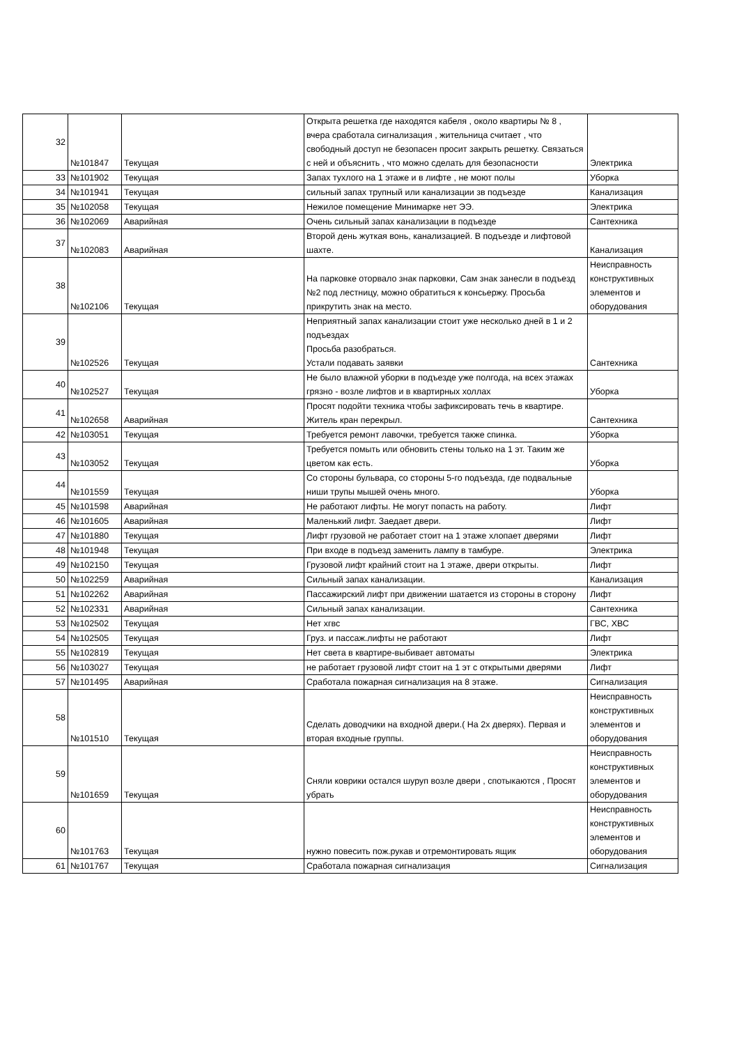| 32 | №101847 | Текущая | Открыта решетка где находятся кабеля , около квартиры № 8 , вчера сработала сигнализация , жительница считает , что свободный доступ не безопасен просит закрыть решетку. Связаться с ней и объяснить , что можно сделать для безопасности | Электрика |
| 33 | №101902 | Текущая | Запах тухлого на 1 этаже и в лифте , не моют полы | Уборка |
| 34 | №101941 | Текущая | сильный запах трупный или канализации зв подъезде | Канализация |
| 35 | №102058 | Текущая | Нежилое помещение Минимарке нет ЭЭ. | Электрика |
| 36 | №102069 | Аварийная | Очень сильный запах канализации в подъезде | Сантехника |
| 37 | №102083 | Аварийная | Второй день жуткая вонь, канализацией. В подъезде и лифтовой шахте. | Канализация |
| 38 | №102106 | Текущая | На парковке оторвало знак парковки, Сам знак занесли в подъезд №2 под лестницу, можно обратиться к консьержу. Просьба прикрутить знак на место. | Неисправность конструктивных элементов и оборудования |
| 39 | №102526 | Текущая | Неприятный запах канализации стоит уже несколько дней в 1 и 2 подъездах Просьба разобраться. Устали подавать заявки | Сантехника |
| 40 | №102527 | Текущая | Не было влажной уборки в подъезде уже полгода, на всех этажах грязно - возле лифтов и в квартирных холлах | Уборка |
| 41 | №102658 | Аварийная | Просят подойти техника чтобы зафиксировать течь в квартире. Житель кран перекрыл. | Сантехника |
| 42 | №103051 | Текущая | Требуется ремонт лавочки, требуется также спинка. | Уборка |
| 43 | №103052 | Текущая | Требуется помыть или обновить стены только на 1 эт. Таким же цветом как есть. | Уборка |
| 44 | №101559 | Текущая | Со стороны бульвара, со стороны 5-го подъезда, где подвальные ниши трупы мышей очень много. | Уборка |
| 45 | №101598 | Аварийная | Не работают лифты. Не могут попасть на работу. | Лифт |
| 46 | №101605 | Аварийная | Маленький лифт. Заедает двери. | Лифт |
| 47 | №101880 | Текущая | Лифт грузовой не работает стоит на 1 этаже хлопает дверями | Лифт |
| 48 | №101948 | Текущая | При входе в подъезд заменить лампу в тамбуре. | Электрика |
| 49 | №102150 | Текущая | Грузовой лифт крайний стоит на 1 этаже, двери открыты. | Лифт |
| 50 | №102259 | Аварийная | Сильный запах канализации. | Канализация |
| 51 | №102262 | Аварийная | Пассажирский лифт при движении шатается из стороны в сторону | Лифт |
| 52 | №102331 | Аварийная | Сильный запах канализации. | Сантехника |
| 53 | №102502 | Текущая | Нет хгвс | ГВС, ХВС |
| 54 | №102505 | Текущая | Груз. и пассаж.лифты не работают | Лифт |
| 55 | №102819 | Текущая | Нет света в квартире-выбивает автоматы | Электрика |
| 56 | №103027 | Текущая | не работает грузовой лифт стоит на 1 эт с открытыми дверями | Лифт |
| 57 | №101495 | Аварийная | Сработала пожарная сигнализация на 8 этаже. | Сигнализация |
| 58 | №101510 | Текущая | Сделать доводчики на входной двери.( На 2х дверях). Первая и вторая входные группы. | Неисправность конструктивных элементов и оборудования |
| 59 | №101659 | Текущая | Сняли коврики остался шуруп возле двери , спотыкаются , Просят убрать | Неисправность конструктивных элементов и оборудования |
| 60 | №101763 | Текущая | нужно повесить пож.рукав и отремонтировать ящик | Неисправность конструктивных элементов и оборудования |
| 61 | №101767 | Текущая | Сработала пожарная сигнализация | Сигнализация |